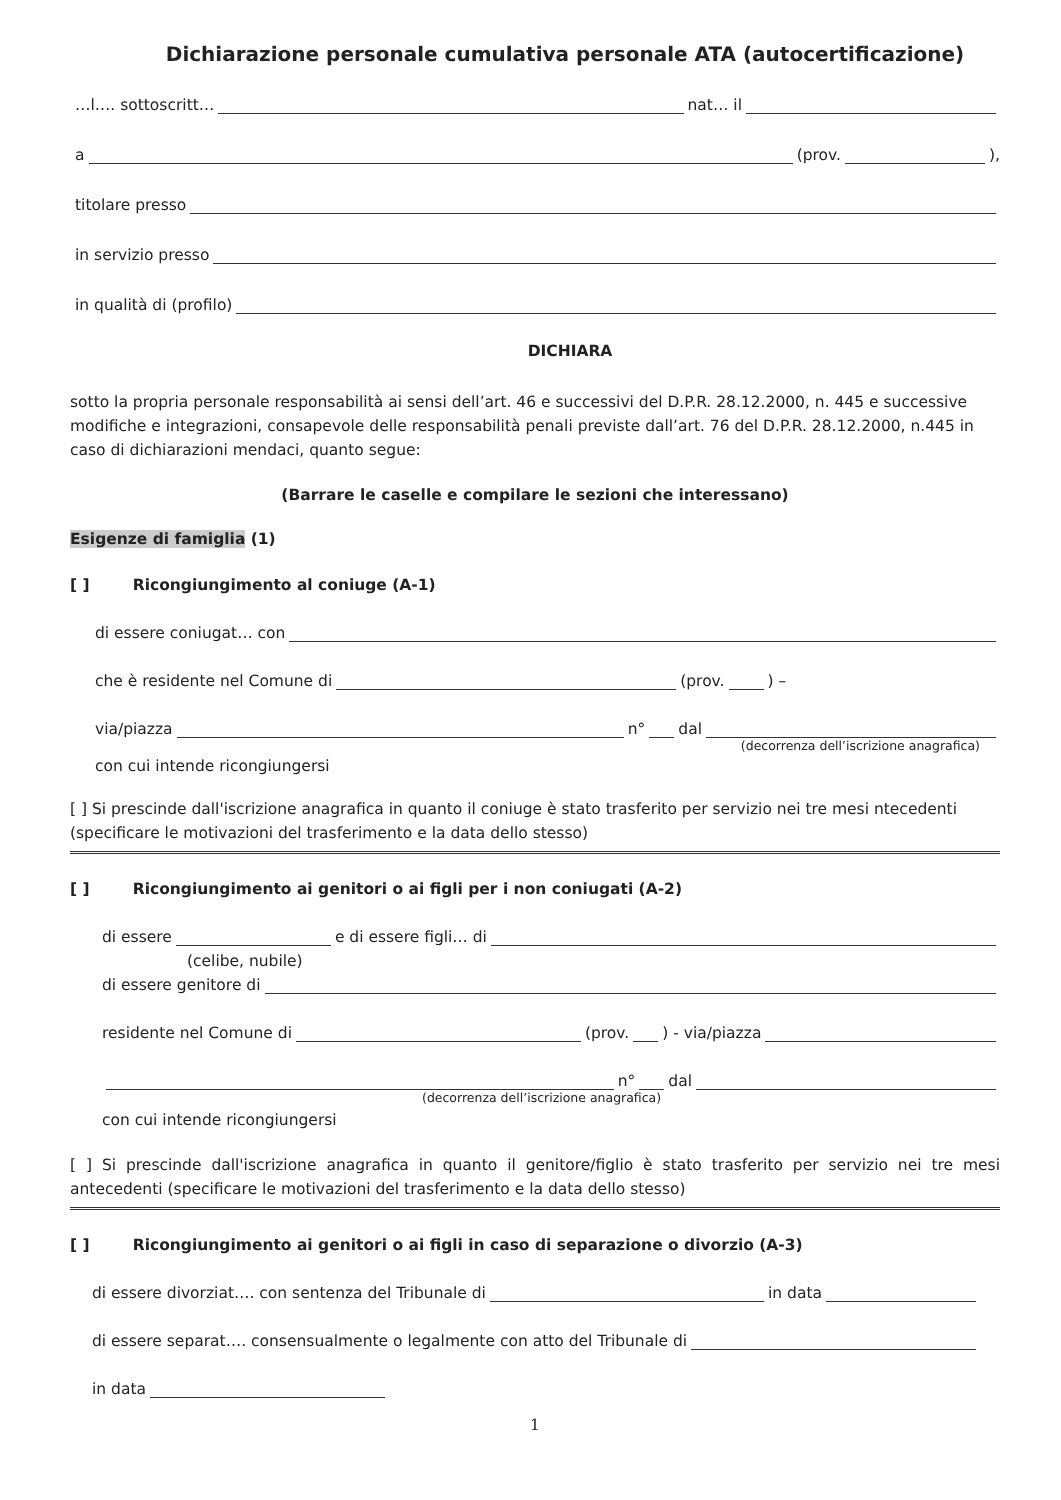Dichiarazione personale cumulativa personale ATA (autocertificazione)
…l…. sottoscritt… nat… il
a (prov. ),
titolare presso
in servizio presso
in qualità di (profilo)
DICHIARA
sotto la propria personale responsabilità ai sensi dell’art. 46 e successivi del D.P.R. 28.12.2000, n. 445 e successive modifiche e integrazioni, consapevole delle responsabilità penali previste dall’art. 76 del D.P.R. 28.12.2000, n.445 in caso di dichiarazioni mendaci, quanto segue:
(Barrare le caselle e compilare le sezioni che interessano)
Esigenze di famiglia (1)
[ ] Ricongiungimento al coniuge (A-1)
di essere coniugat… con
che è residente nel Comune di (prov. ) –
via/piazza n° dal
(decorrenza dell’iscrizione anagrafica)
con cui intende ricongiungersi
[ ] Si prescinde dall'iscrizione anagrafica in quanto il coniuge è stato trasferito per servizio nei tre mesi ntecedenti (specificare le motivazioni del trasferimento e la data dello stesso)
[ ] Ricongiungimento ai genitori o ai figli per i non coniugati (A-2)
di essere e di essere figli… di
(celibe, nubile)
di essere genitore di
residente nel Comune di (prov. ) - via/piazza
n° dal
(decorrenza dell’iscrizione anagrafica)
con cui intende ricongiungersi
[ ] Si prescinde dall'iscrizione anagrafica in quanto il genitore/figlio è stato trasferito per servizio nei tre mesi antecedenti (specificare le motivazioni del trasferimento e la data dello stesso)
[ ] Ricongiungimento ai genitori o ai figli in caso di separazione o divorzio (A-3)
di essere divorziat…. con sentenza del Tribunale di in data
di essere separat…. consensualmente o legalmente con atto del Tribunale di
in data
1